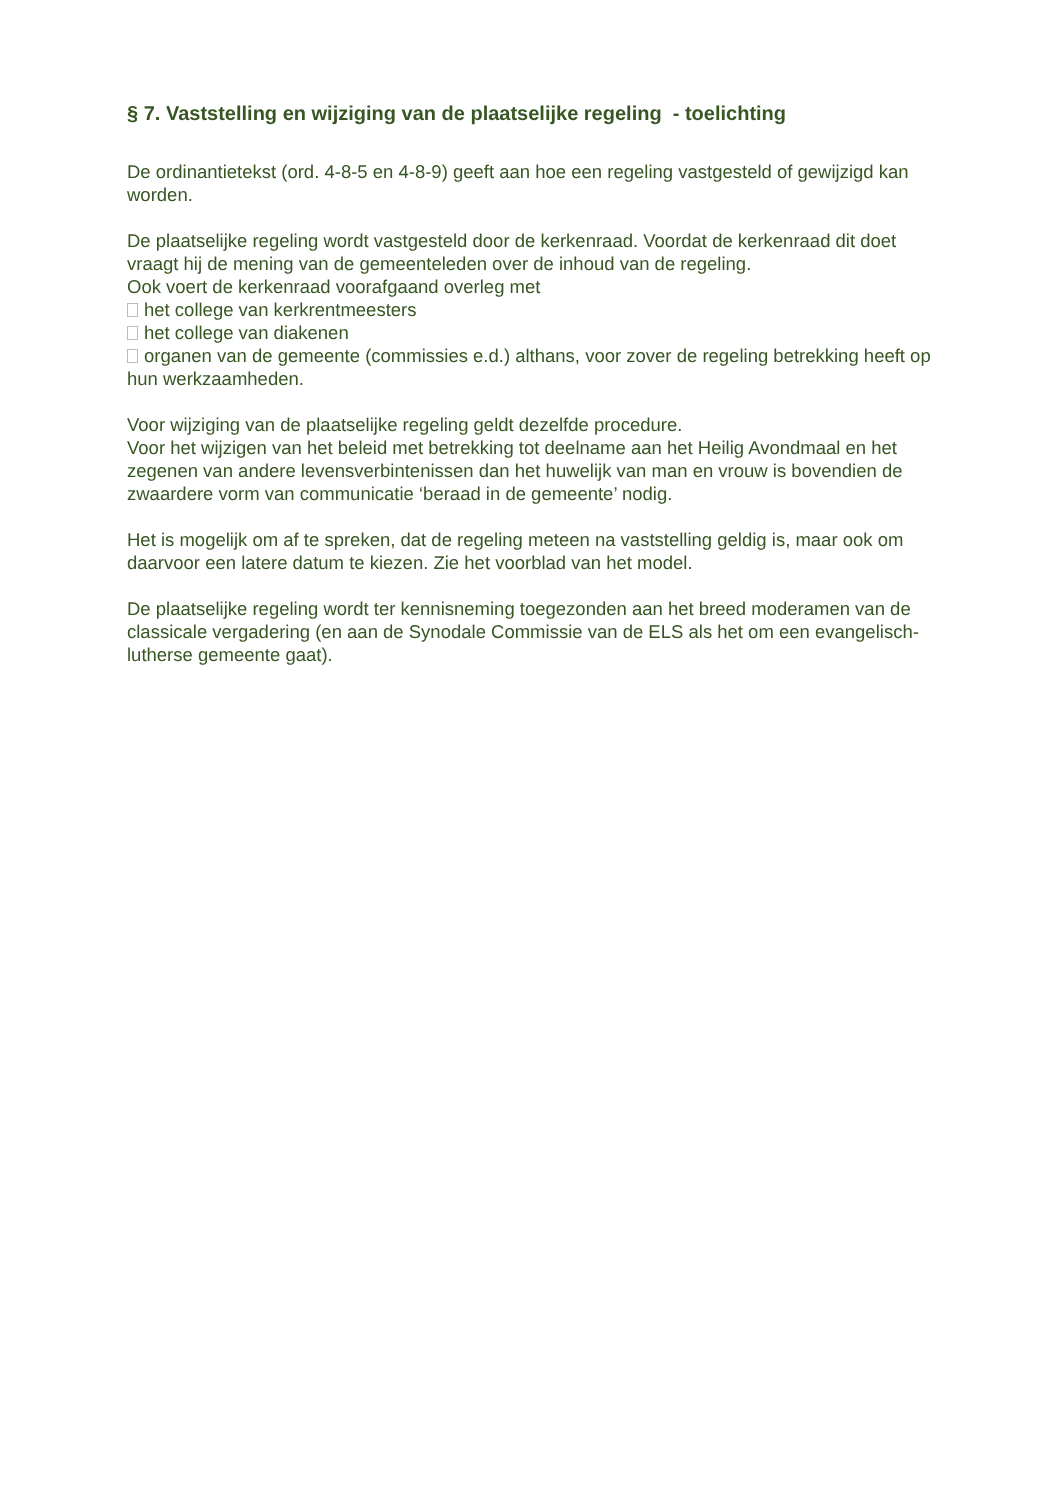§ 7. Vaststelling en wijziging van de plaatselijke regeling - toelichting
De ordinantietekst (ord. 4-8-5 en 4-8-9) geeft aan hoe een regeling vastgesteld of gewijzigd kan worden.
De plaatselijke regeling wordt vastgesteld door de kerkenraad. Voordat de kerkenraad dit doet vraagt hij de mening van de gemeenteleden over de inhoud van de regeling.
Ook voert de kerkenraad voorafgaand overleg met
het college van kerkrentmeesters
het college van diakenen
organen van de gemeente (commissies e.d.) althans, voor zover de regeling betrekking heeft op hun werkzaamheden.
Voor wijziging van de plaatselijke regeling geldt dezelfde procedure.
Voor het wijzigen van het beleid met betrekking tot deelname aan het Heilig Avondmaal en het zegenen van andere levensverbintenissen dan het huwelijk van man en vrouw is bovendien de zwaardere vorm van communicatie ‘beraad in de gemeente’ nodig.
Het is mogelijk om af te spreken, dat de regeling meteen na vaststelling geldig is, maar ook om daarvoor een latere datum te kiezen. Zie het voorblad van het model.
De plaatselijke regeling wordt ter kennisneming toegezonden aan het breed moderamen van de classicale vergadering (en aan de Synodale Commissie van de ELS als het om een evangelisch-lutherse gemeente gaat).